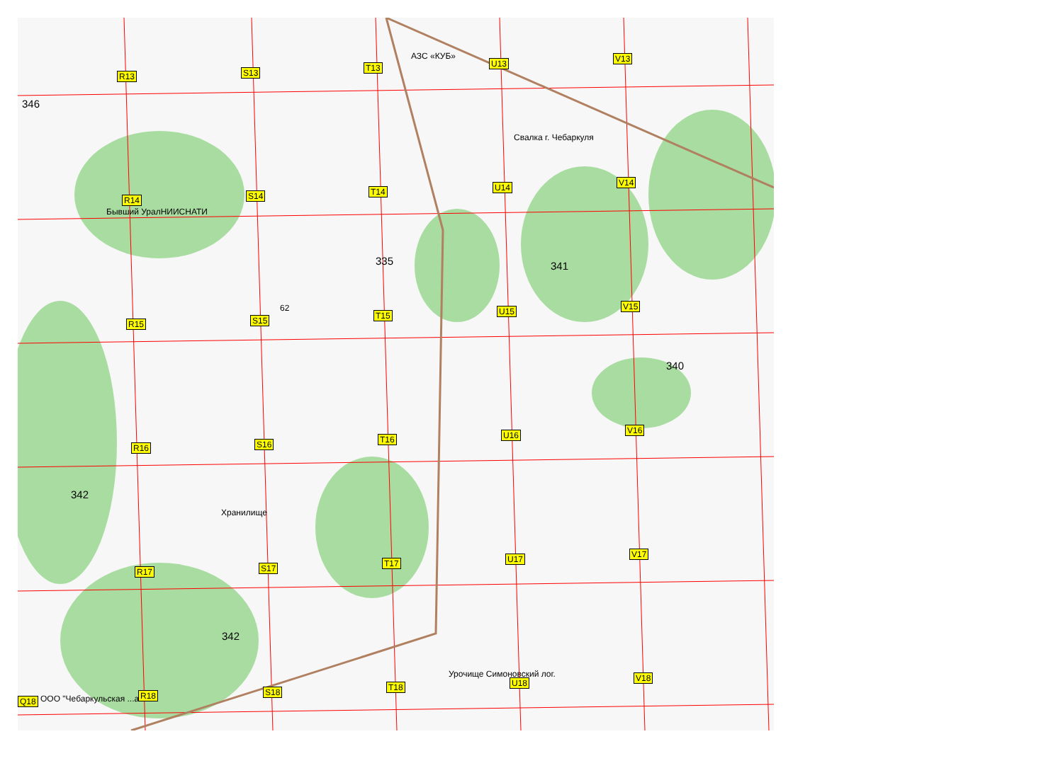АЗС «КУБ»
Свалка г. Чебаркуля
Бывший УралНИИСНАТИ
346
335 341
340
62
342
Хранилище
342
Урочище Симоновский лог.
ООО "Чебаркульская ...а"
R13 S13 T13 U13 V13
R14 S14 T14 U14 V14
R15 S15 T15 U15 V15
R16 S16 T16 U16 V16
R17 S17 T17 U17 V17
Q18
R18 S18 T18 U18 V18